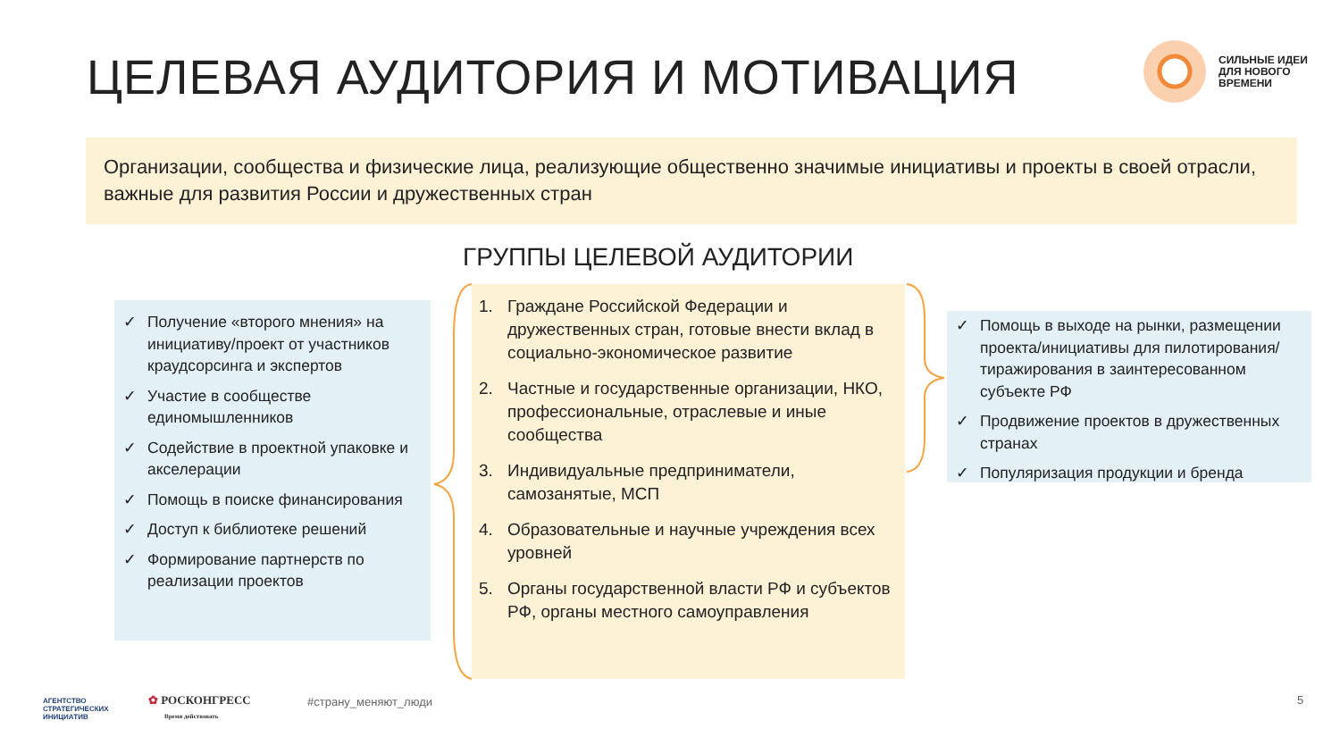ЦЕЛЕВАЯ АУДИТОРИЯ И МОТИВАЦИЯ
СИЛЬНЫЕ ИДЕИ
ДЛЯ НОВОГО
ВРЕМЕНИ
Организации, сообщества и физические лица, реализующие общественно значимые инициативы и проекты в своей отрасли, важные для развития России и дружественных стран
ГРУППЫ ЦЕЛЕВОЙ АУДИТОРИИ
✓ Получение «второго мнения» на инициативу/проект от участников краудсорсинга и экспертов
✓ Участие в сообществе единомышленников
✓ Содействие в проектной упаковке и акселерации
✓ Помощь в поиске финансирования
✓ Доступ к библиотеке решений
✓ Формирование партнерств по реализации проектов
1. Граждане Российской Федерации и дружественных стран, готовые внести вклад в социально-экономическое развитие
2. Частные и государственные организации, НКО, профессиональные, отраслевые и иные сообщества
3. Индивидуальные предприниматели, самозанятые, МСП
4. Образовательные и научные учреждения всех уровней
5. Органы государственной власти РФ и субъектов РФ, органы местного самоуправления
✓ Помощь в выходе на рынки, размещении проекта/инициативы для пилотирования/тиражирования в заинтересованном субъекте РФ
✓ Продвижение проектов в дружественных странах
✓ Популяризация продукции и бренда
АГЕНТСТВО
СТРАТЕГИЧЕСКИХ
ИНИЦИАТИВ
✿ РОСКОНГРЕСС
Время действовать
#страну_меняют_люди 5